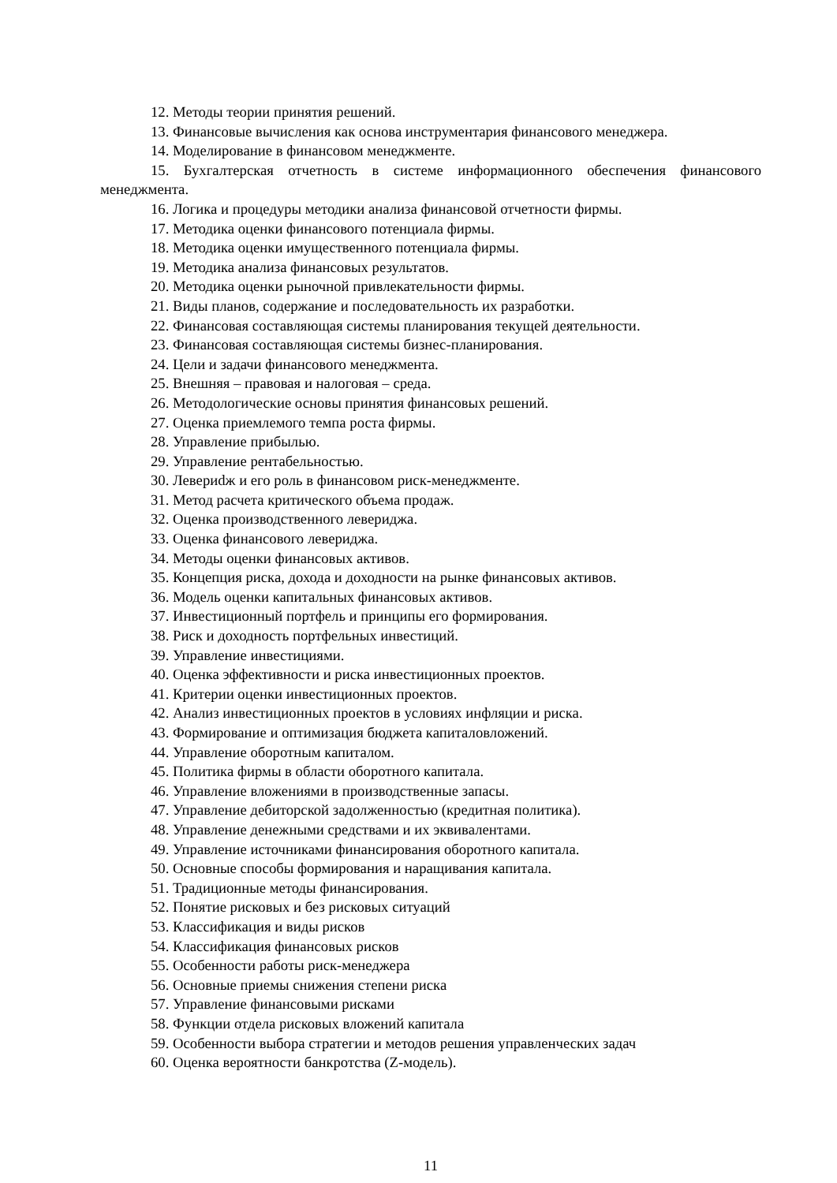12. Методы теории принятия решений.
13. Финансовые вычисления как основа инструментария финансового менеджера.
14. Моделирование в финансовом менеджменте.
15. Бухгалтерская отчетность в системе информационного обеспечения финансового менеджмента.
16. Логика и процедуры методики анализа финансовой отчетности фирмы.
17. Методика оценки финансового потенциала фирмы.
18. Методика оценки имущественного потенциала фирмы.
19. Методика анализа финансовых результатов.
20. Методика оценки рыночной привлекательности фирмы.
21. Виды планов, содержание и последовательность их разработки.
22. Финансовая составляющая системы планирования текущей деятельности.
23. Финансовая составляющая системы бизнес-планирования.
24. Цели и задачи финансового менеджмента.
25. Внешняя – правовая и налоговая – среда.
26. Методологические основы принятия финансовых решений.
27. Оценка приемлемого темпа роста фирмы.
28. Управление прибылью.
29. Управление рентабельностью.
30. Левериdж и его роль в финансовом риск-менеджменте.
31. Метод расчета критического объема продаж.
32. Оценка производственного левериджа.
33. Оценка финансового левериджа.
34. Методы оценки финансовых активов.
35. Концепция риска, дохода и доходности на рынке финансовых активов.
36. Модель оценки капитальных финансовых активов.
37. Инвестиционный портфель и принципы его формирования.
38. Риск и доходность портфельных инвестиций.
39. Управление инвестициями.
40. Оценка эффективности и риска инвестиционных проектов.
41. Критерии оценки инвестиционных проектов.
42. Анализ инвестиционных проектов в условиях инфляции и риска.
43. Формирование и оптимизация бюджета капиталовложений.
44. Управление оборотным капиталом.
45. Политика фирмы в области оборотного капитала.
46. Управление вложениями в производственные запасы.
47. Управление дебиторской задолженностью (кредитная политика).
48. Управление денежными средствами и их эквивалентами.
49. Управление источниками финансирования оборотного капитала.
50. Основные способы формирования и наращивания капитала.
51. Традиционные методы финансирования.
52. Понятие рисковых и без рисковых ситуаций
53. Классификация и виды рисков
54. Классификация финансовых рисков
55. Особенности работы риск-менеджера
56. Основные приемы снижения степени риска
57. Управление финансовыми рисками
58. Функции отдела рисковых вложений капитала
59. Особенности выбора стратегии и методов решения управленческих задач
60. Оценка вероятности банкротства (Z-модель).
11